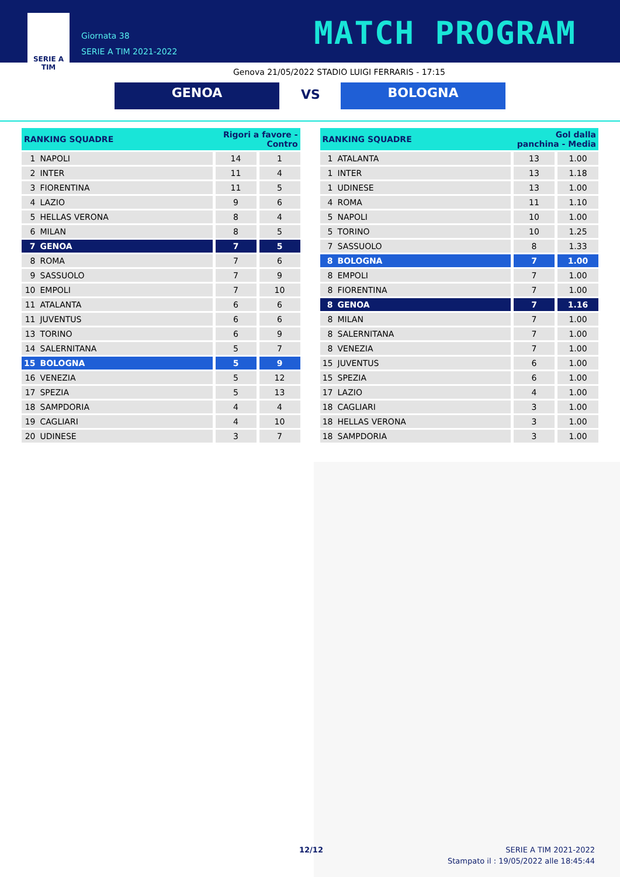SERIE A
TIM
Giornata 38
SERIE A TIM 2021-2022
MATCH PROGRAM
Genova 21/05/2022 STADIO LUIGI FERRARIS - 17:15
GENOA VS BOLOGNA
| RANKING SQUADRE | | Rigori a favore - Contro | |
| --- | --- | --- | --- |
| 1 | NAPOLI | 14 | 1 |
| 2 | INTER | 11 | 4 |
| 3 | FIORENTINA | 11 | 5 |
| 4 | LAZIO | 9 | 6 |
| 5 | HELLAS VERONA | 8 | 4 |
| 6 | MILAN | 8 | 5 |
| 7 | GENOA | 7 | 5 |
| 8 | ROMA | 7 | 6 |
| 9 | SASSUOLO | 7 | 9 |
| 10 | EMPOLI | 7 | 10 |
| 11 | ATALANTA | 6 | 6 |
| 11 | JUVENTUS | 6 | 6 |
| 13 | TORINO | 6 | 9 |
| 14 | SALERNITANA | 5 | 7 |
| 15 | BOLOGNA | 5 | 9 |
| 16 | VENEZIA | 5 | 12 |
| 17 | SPEZIA | 5 | 13 |
| 18 | SAMPDORIA | 4 | 4 |
| 19 | CAGLIARI | 4 | 10 |
| 20 | UDINESE | 3 | 7 |
| RANKING SQUADRE | | Gol dalla panchina - Media | |
| --- | --- | --- | --- |
| 1 | ATALANTA | 13 | 1.00 |
| 1 | INTER | 13 | 1.18 |
| 1 | UDINESE | 13 | 1.00 |
| 4 | ROMA | 11 | 1.10 |
| 5 | NAPOLI | 10 | 1.00 |
| 5 | TORINO | 10 | 1.25 |
| 7 | SASSUOLO | 8 | 1.33 |
| 8 | BOLOGNA | 7 | 1.00 |
| 8 | EMPOLI | 7 | 1.00 |
| 8 | FIORENTINA | 7 | 1.00 |
| 8 | GENOA | 7 | 1.16 |
| 8 | MILAN | 7 | 1.00 |
| 8 | SALERNITANA | 7 | 1.00 |
| 8 | VENEZIA | 7 | 1.00 |
| 15 | JUVENTUS | 6 | 1.00 |
| 15 | SPEZIA | 6 | 1.00 |
| 17 | LAZIO | 4 | 1.00 |
| 18 | CAGLIARI | 3 | 1.00 |
| 18 | HELLAS VERONA | 3 | 1.00 |
| 18 | SAMPDORIA | 3 | 1.00 |
12/12
SERIE A TIM 2021-2022
Stampato il : 19/05/2022 alle 18:45:44